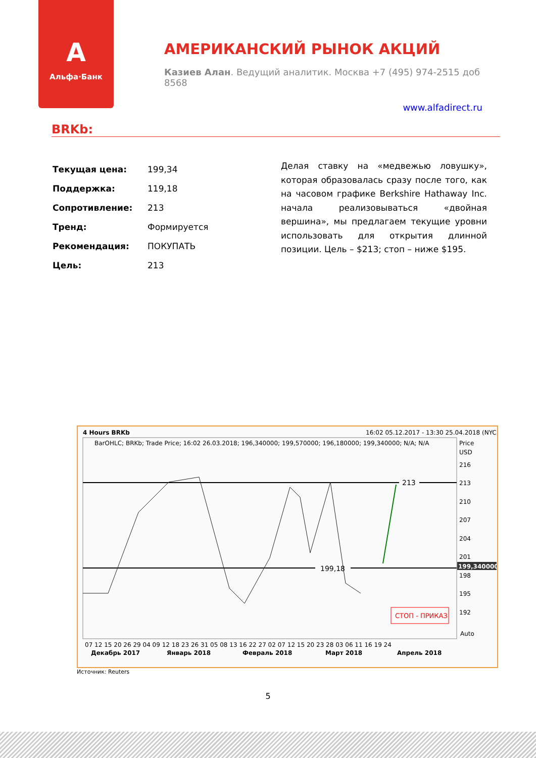A
Альфа·Банк
АМЕРИКАНСКИЙ РЫНОК АКЦИЙ
Казиев Алан. Ведущий аналитик. Москва +7 (495) 974-2515 доб 8568
www.alfadirect.ru
BRKb:
| Текущая цена: | 199,34 |
| Поддержка: | 119,18 |
| Сопротивление: | 213 |
| Тренд: | Формируется |
| Рекомендация: | ПОКУПАТЬ |
| Цель: | 213 |
Делая ставку на «медвежью ловушку», которая образовалась сразу после того, как на часовом графике Berkshire Hathaway Inc. начала реализовываться «двойная вершина», мы предлагаем текущие уровни использовать для открытия длинной позиции. Цель – $213; стоп – ниже $195.
4 Hours BRKb
16:02 05.12.2017 - 13:30 25.04.2018 (NYC)
BarOHLC; BRKb; Trade Price; 16:02 26.03.2018; 196,340000; 199,570000; 196,180000; 199,340000; N/A; N/A
Price
USD
213
199,18
СТОП - ПРИКАЗ
216
213
210
207
204
201
199,340000
198
195
192
Auto
07 12 15 20 26 29 04 09 12 18 23 26 31 05 08 13 16 22 27 02 07 12 15 20 23 28 03 06 11 16 19 24
Декабрь 2017
Январь 2018
Февраль 2018
Март 2018
Апрель 2018
Источник: Reuters
5